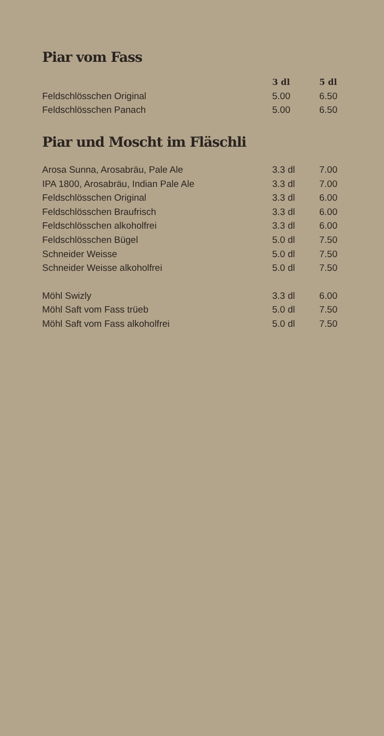Piar vom Fass
| | 3 dl | 5 dl |
| Feldschlösschen Original | 5.00 | 6.50 |
| Feldschlösschen Panach | 5.00 | 6.50 |
Piar und Moscht im Fläschli
| Arosa Sunna, Arosabräu, Pale Ale | 3.3 dl | 7.00 |
| IPA 1800, Arosabräu, Indian Pale Ale | 3.3 dl | 7.00 |
| Feldschlösschen Original | 3.3 dl | 6.00 |
| Feldschlösschen Braufrisch | 3.3 dl | 6.00 |
| Feldschlösschen alkoholfrei | 3.3 dl | 6.00 |
| Feldschlösschen Bügel | 5.0 dl | 7.50 |
| Schneider Weisse | 5.0 dl | 7.50 |
| Schneider Weisse alkoholfrei | 5.0 dl | 7.50 |
| Möhl Swizly | 3.3 dl | 6.00 |
| Möhl Saft vom Fass trüeb | 5.0 dl | 7.50 |
| Möhl Saft vom Fass alkoholfrei | 5.0 dl | 7.50 |